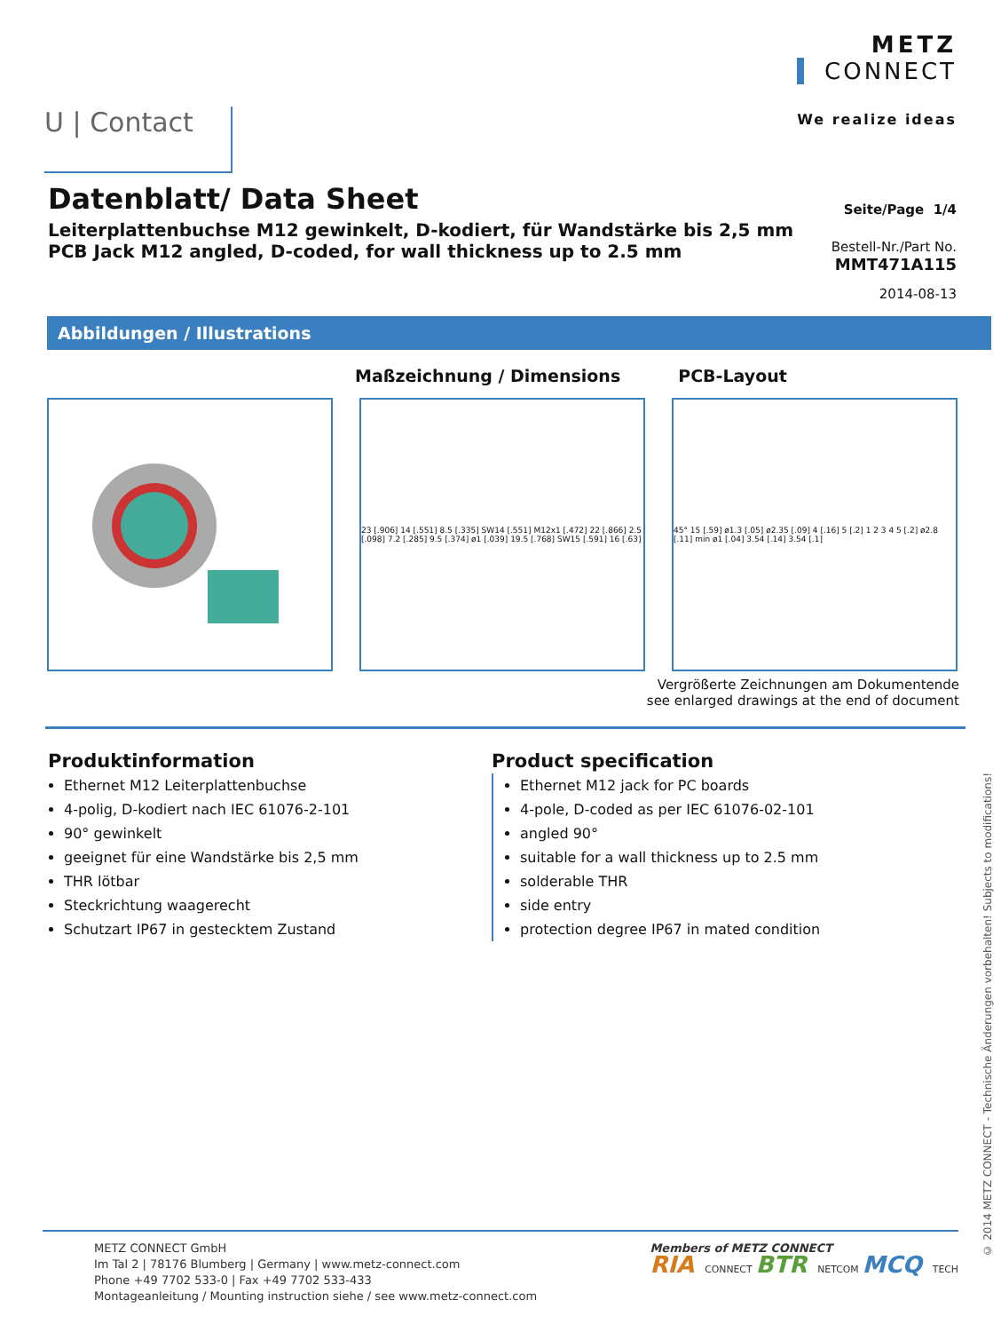U | Contact
METZ
CONNECT
We realize ideas
Datenblatt/ Data Sheet
Leiterplattenbuchse M12 gewinkelt, D-kodiert, für Wandstärke bis 2,5 mm
PCB Jack M12 angled, D-coded, for wall thickness up to 2.5 mm
Seite/Page 1/4
Bestell-Nr./Part No.
MMT471A115
2014-08-13
Abbildungen / Illustrations
Maßzeichnung / Dimensions PCB-Layout
23 [.906] 14 [.551] 8.5 [.335] SW14 [.551] M12x1 [.472] 22 [.866] 2.5 [.098] 7.2 [.285] 9.5 [.374] ø1 [.039] 19.5 [.768] SW15 [.591] 16 [.63]
45° 15 [.59] ø1.3 [.05] ø2.35 [.09] 4 [.16] 5 [.2] 1 2 3 4 5 [.2] ø2.8 [.11] min ø1 [.04] 3.54 [.14] 3.54 [.1]
Vergrößerte Zeichnungen am Dokumentende
see enlarged drawings at the end of document
Produktinformation
Ethernet M12 Leiterplattenbuchse
4-polig, D-kodiert nach IEC 61076-2-101
90° gewinkelt
geeignet für eine Wandstärke bis 2,5 mm
THR lötbar
Steckrichtung waagerecht
Schutzart IP67 in gestecktem Zustand
Product specification
Ethernet M12 jack for PC boards
4-pole, D-coded as per IEC 61076-02-101
angled 90°
suitable for a wall thickness up to 2.5 mm
solderable THR
side entry
protection degree IP67 in mated condition
© 2014 METZ CONNECT - Technische Änderungen vorbehalten! Subjects to modifications!
METZ CONNECT GmbH
Im Tal 2 | 78176 Blumberg | Germany | www.metz-connect.com
Phone +49 7702 533-0 | Fax +49 7702 533-433
Montageanleitung / Mounting instruction siehe / see www.metz-connect.com
Members of METZ CONNECT
RIA CONNECT BTR NETCOM MCQ TECH